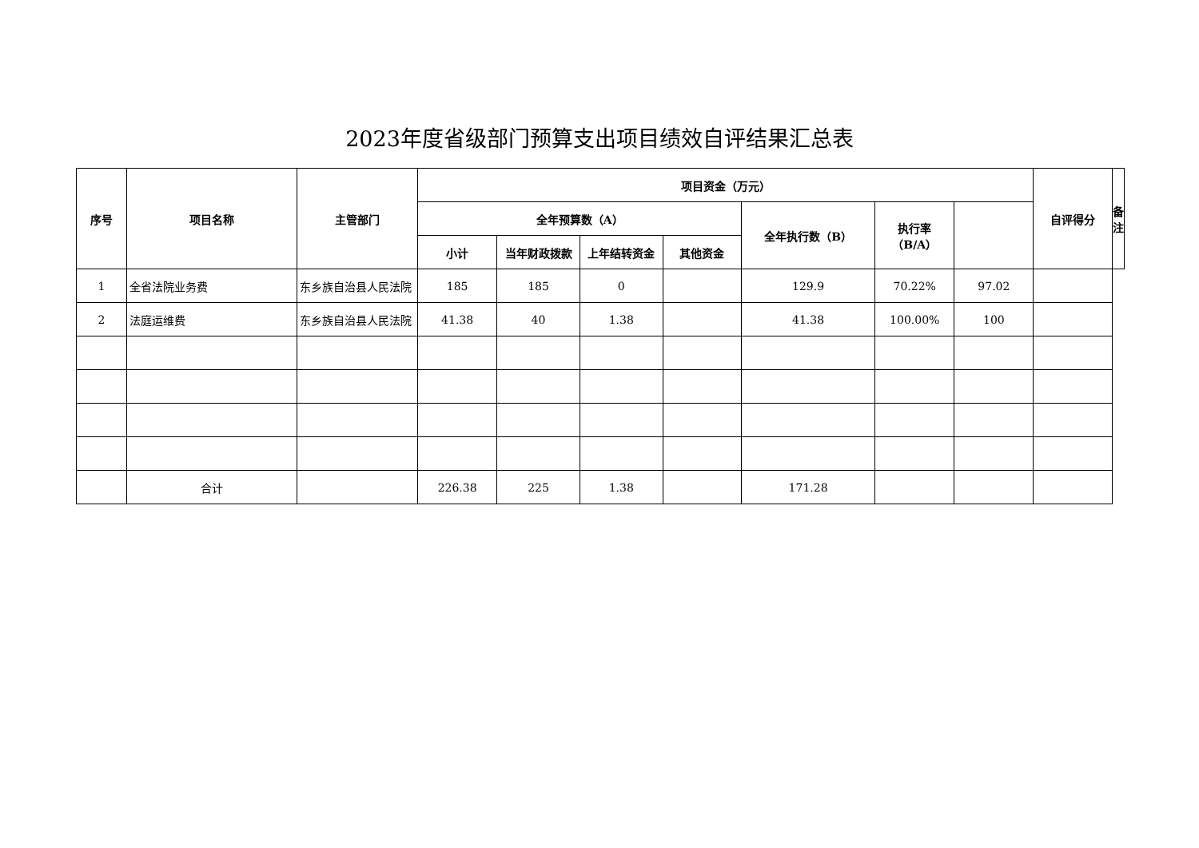2023年度省级部门预算支出项目绩效自评结果汇总表
| 序号 | 项目名称 | 主管部门 | 项目资金（万元） | | | | | | | 自评得分 | 备注 |
| --- | --- | --- | --- | --- | --- | --- | --- | --- | --- | --- | --- |
| | | | 全年预算数（A） | | | | 全年执行数（B） | 执行率 （B/A） | | | |
| | | | 小计 | 当年财政拨款 | 上年结转资金 | 其他资金 | | | | | |
| 1 | 全省法院业务费 | 东乡族自治县人民法院 | 185 | 185 | 0 | | 129.9 | 70.22% | 97.02 | | |
| 2 | 法庭运维费 | 东乡族自治县人民法院 | 41.38 | 40 | 1.38 | | 41.38 | 100.00% | 100 | | |
| | 合计 | | 226.38 | 225 | 1.38 | | 171.28 | | | | |